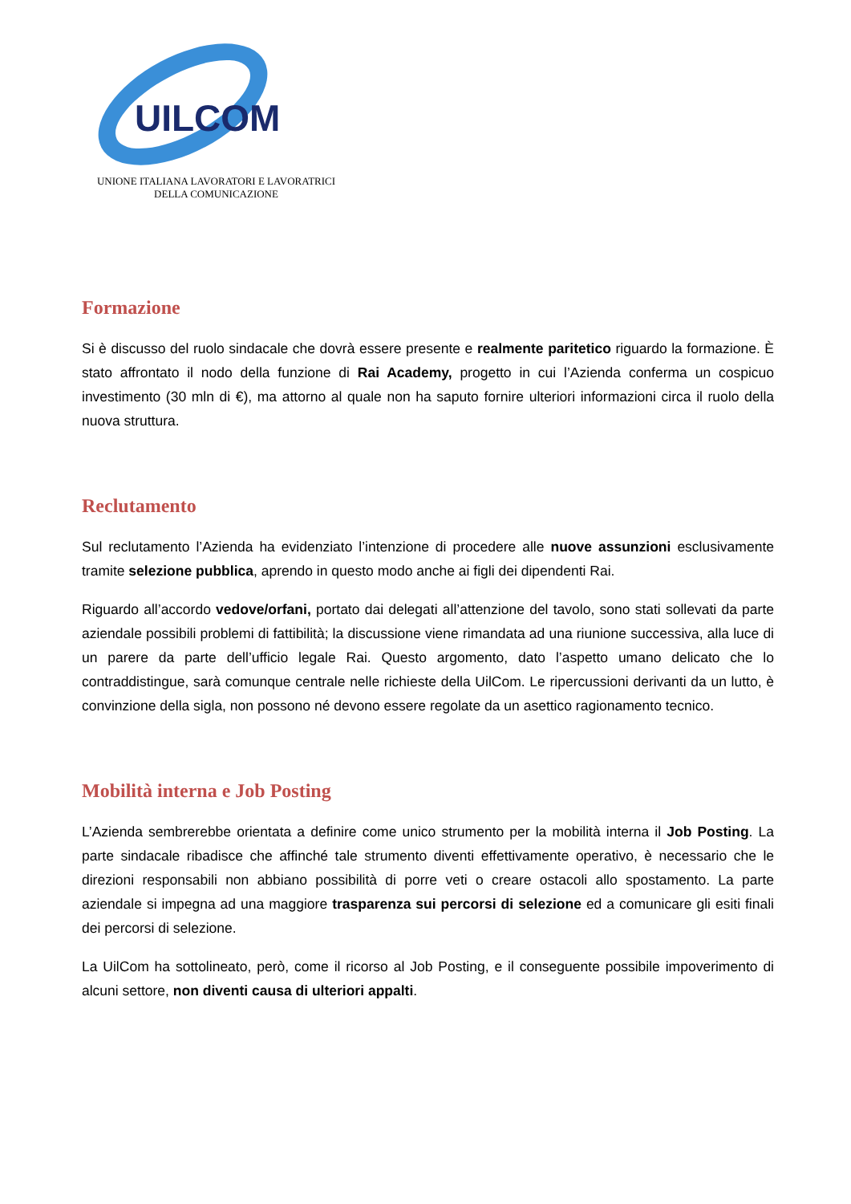UILCOM
UNIONE ITALIANA LAVORATORI E LAVORATRICI
DELLA COMUNICAZIONE
Formazione
Si è discusso del ruolo sindacale che dovrà essere presente e realmente paritetico riguardo la formazione. È stato affrontato il nodo della funzione di Rai Academy, progetto in cui l’Azienda conferma un cospicuo investimento (30 mln di €), ma attorno al quale non ha saputo fornire ulteriori informazioni circa il ruolo della nuova struttura.
Reclutamento
Sul reclutamento l’Azienda ha evidenziato l’intenzione di procedere alle nuove assunzioni esclusivamente tramite selezione pubblica, aprendo in questo modo anche ai figli dei dipendenti Rai.
Riguardo all’accordo vedove/orfani, portato dai delegati all’attenzione del tavolo, sono stati sollevati da parte aziendale possibili problemi di fattibilità; la discussione viene rimandata ad una riunione successiva, alla luce di un parere da parte dell’ufficio legale Rai. Questo argomento, dato l’aspetto umano delicato che lo contraddistingue, sarà comunque centrale nelle richieste della UilCom. Le ripercussioni derivanti da un lutto, è convinzione della sigla, non possono né devono essere regolate da un asettico ragionamento tecnico.
Mobilità interna e Job Posting
L’Azienda sembrerebbe orientata a definire come unico strumento per la mobilità interna il Job Posting. La parte sindacale ribadisce che affinché tale strumento diventi effettivamente operativo, è necessario che le direzioni responsabili non abbiano possibilità di porre veti o creare ostacoli allo spostamento. La parte aziendale si impegna ad una maggiore trasparenza sui percorsi di selezione ed a comunicare gli esiti finali dei percorsi di selezione.
La UilCom ha sottolineato, però, come il ricorso al Job Posting, e il conseguente possibile impoverimento di alcuni settore, non diventi causa di ulteriori appalti.